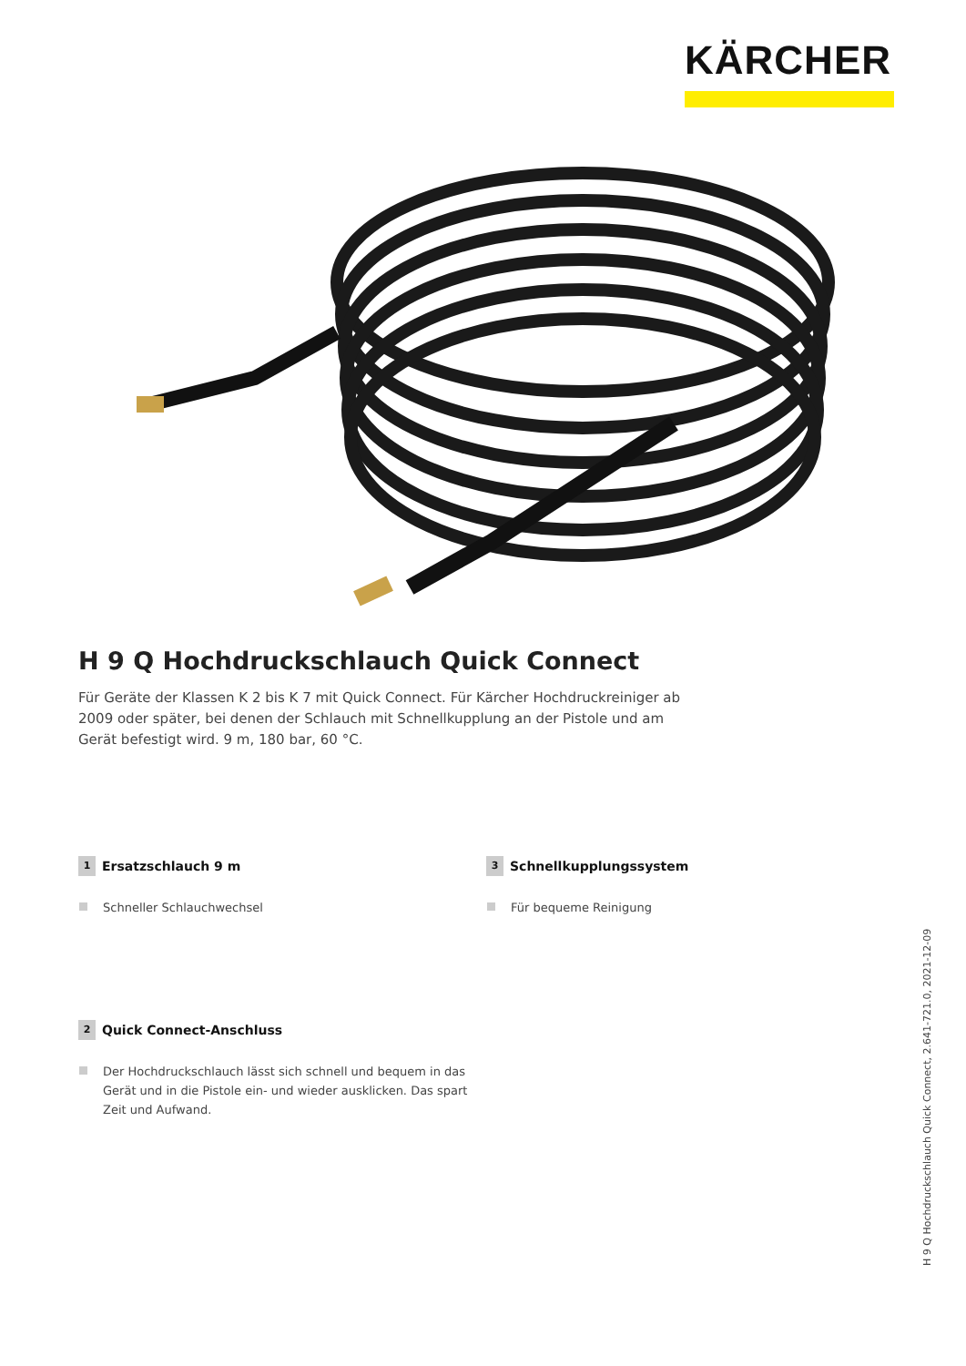KÄRCHER
H 9 Q Hochdruckschlauch Quick Connect
Für Geräte der Klassen K 2 bis K 7 mit Quick Connect. Für Kärcher Hochdruckreiniger ab 2009 oder später, bei denen der Schlauch mit Schnellkupplung an der Pistole und am Gerät befestigt wird. 9 m, 180 bar, 60 °C.
1 Ersatzschlauch 9 m
Schneller Schlauchwechsel
3 Schnellkupplungssystem
Für bequeme Reinigung
2 Quick Connect-Anschluss
Der Hochdruckschlauch lässt sich schnell und bequem in das Gerät und in die Pistole ein- und wieder ausklicken. Das spart Zeit und Aufwand.
H 9 Q Hochdruckschlauch Quick Connect, 2.641-721.0, 2021-12-09